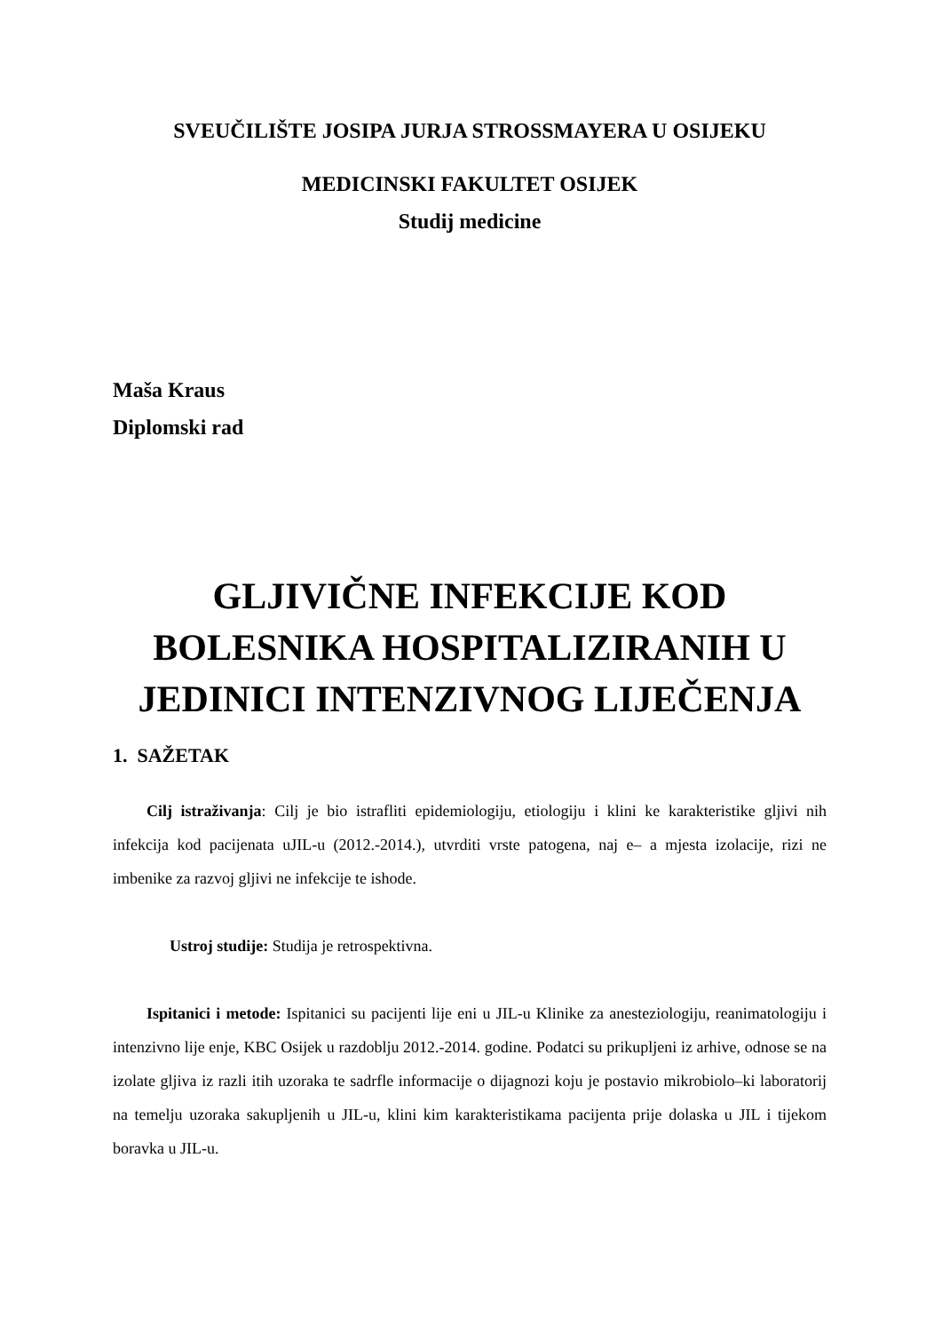SVEUČILIŠTE JOSIPA JURJA STROSSMAYERA U OSIJEKU
MEDICINSKI FAKULTET OSIJEK
Studij medicine
Maša Kraus
Diplomski rad
GLJIVIČNE INFEKCIJE KOD
BOLESNIKA HOSPITALIZIRANIH U
JEDINICI INTENZIVNOG LIJEČENJA
1. SAŽETAK
Cilj istraživanja: Cilj je bio istrafliti epidemiologiju, etiologiju i klini ke karakteristike gljivi nih infekcija kod pacijenata uJIL-u (2012.-2014.), utvrditi vrste patogena, naj e– a mjesta izolacije, rizi ne imbenike za razvoj gljivi ne infekcije te ishode.
Ustroj studije: Studija je retrospektivna.
Ispitanici i metode: Ispitanici su pacijenti lije eni u JIL-u Klinike za anesteziologiju, reanimatologiju i intenzivno lije enje, KBC Osijek u razdoblju 2012.-2014. godine. Podatci su prikupljeni iz arhive, odnose se na izolate gljiva iz razli itih uzoraka te sadrfle informacije o dijagnozi koju je postavio mikrobiolo–ki laboratorij na temelju uzoraka sakupljenih u JIL-u, klini kim karakteristikama pacijenta prije dolaska u JIL i tijekom boravka u JIL-u.